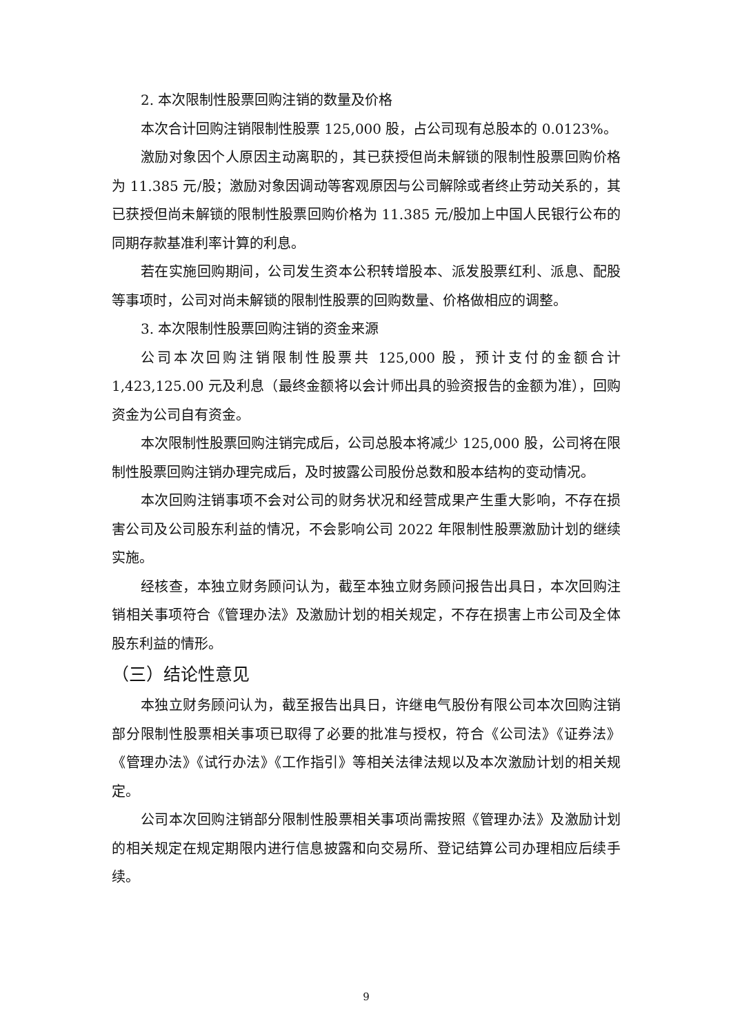2. 本次限制性股票回购注销的数量及价格
本次合计回购注销限制性股票 125,000 股，占公司现有总股本的 0.0123%。
激励对象因个人原因主动离职的，其已获授但尚未解锁的限制性股票回购价格为 11.385 元/股；激励对象因调动等客观原因与公司解除或者终止劳动关系的，其已获授但尚未解锁的限制性股票回购价格为 11.385 元/股加上中国人民银行公布的同期存款基准利率计算的利息。
若在实施回购期间，公司发生资本公积转增股本、派发股票红利、派息、配股等事项时，公司对尚未解锁的限制性股票的回购数量、价格做相应的调整。
3. 本次限制性股票回购注销的资金来源
公司本次回购注销限制性股票共 125,000 股，预计支付的金额合计 1,423,125.00 元及利息（最终金额将以会计师出具的验资报告的金额为准），回购资金为公司自有资金。
本次限制性股票回购注销完成后，公司总股本将减少 125,000 股，公司将在限制性股票回购注销办理完成后，及时披露公司股份总数和股本结构的变动情况。
本次回购注销事项不会对公司的财务状况和经营成果产生重大影响，不存在损害公司及公司股东利益的情况，不会影响公司 2022 年限制性股票激励计划的继续实施。
经核查，本独立财务顾问认为，截至本独立财务顾问报告出具日，本次回购注销相关事项符合《管理办法》及激励计划的相关规定，不存在损害上市公司及全体股东利益的情形。
（三）结论性意见
本独立财务顾问认为，截至报告出具日，许继电气股份有限公司本次回购注销部分限制性股票相关事项已取得了必要的批准与授权，符合《公司法》《证券法》《管理办法》《试行办法》《工作指引》等相关法律法规以及本次激励计划的相关规定。
公司本次回购注销部分限制性股票相关事项尚需按照《管理办法》及激励计划的相关规定在规定期限内进行信息披露和向交易所、登记结算公司办理相应后续手续。
9